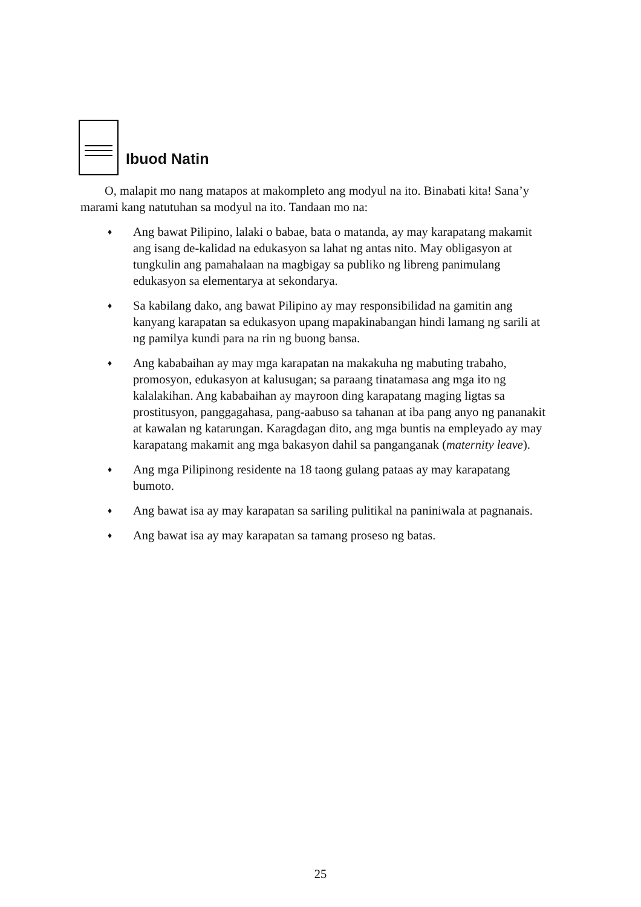Ibuod Natin
O, malapit mo nang matapos at makompleto ang modyul na ito. Binabati kita! Sana’y marami kang natutuhan sa modyul na ito. Tandaan mo na:
♦ Ang bawat Pilipino, lalaki o babae, bata o matanda, ay may karapatang makamit ang isang de-kalidad na edukasyon sa lahat ng antas nito. May obligasyon at tungkulin ang pamahalaan na magbigay sa publiko ng libreng panimulang edukasyon sa elementarya at sekondarya.
♦ Sa kabilang dako, ang bawat Pilipino ay may responsibilidad na gamitin ang kanyang karapatan sa edukasyon upang mapakinabangan hindi lamang ng sarili at ng pamilya kundi para na rin ng buong bansa.
♦ Ang kababaihan ay may mga karapatan na makakuha ng mabuting trabaho, promosyon, edukasyon at kalusugan; sa paraang tinatamasa ang mga ito ng kalalakihan. Ang kababaihan ay mayroon ding karapatang maging ligtas sa prostitusyon, panggagahasa, pang-aabuso sa tahanan at iba pang anyo ng pananakit at kawalan ng katarungan. Karagdagan dito, ang mga buntis na empleyado ay may karapatang makamit ang mga bakasyon dahil sa panganganak (maternity leave).
♦ Ang mga Pilipinong residente na 18 taong gulang pataas ay may karapatang bumoto.
♦ Ang bawat isa ay may karapatan sa sariling pulitikal na paniniwala at pagnanais.
♦ Ang bawat isa ay may karapatan sa tamang proseso ng batas.
25